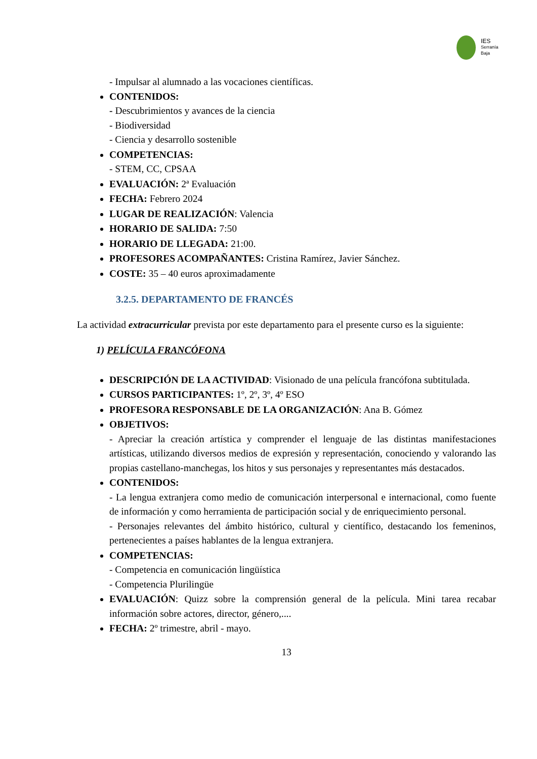IES
Serranía
Baja
- Impulsar al alumnado a las vocaciones científicas.
CONTENIDOS:
- Descubrimientos y avances de la ciencia
- Biodiversidad
- Ciencia y desarrollo sostenible
COMPETENCIAS:
- STEM, CC, CPSAA
EVALUACIÓN: 2ª Evaluación
FECHA: Febrero 2024
LUGAR DE REALIZACIÓN: Valencia
HORARIO DE SALIDA: 7:50
HORARIO DE LLEGADA: 21:00.
PROFESORES ACOMPAÑANTES: Cristina Ramírez, Javier Sánchez.
COSTE: 35 – 40 euros aproximadamente
3.2.5. DEPARTAMENTO DE FRANCÉS
La actividad extracurricular prevista por este departamento para el presente curso es la siguiente:
1) PELÍCULA FRANCÓFONA
DESCRIPCIÓN DE LA ACTIVIDAD: Visionado de una película francófona subtitulada.
CURSOS PARTICIPANTES: 1º, 2º, 3º, 4º ESO
PROFESORA RESPONSABLE DE LA ORGANIZACIÓN: Ana B. Gómez
OBJETIVOS:
- Apreciar la creación artística y comprender el lenguaje de las distintas manifestaciones artísticas, utilizando diversos medios de expresión y representación, conociendo y valorando las propias castellano-manchegas, los hitos y sus personajes y representantes más destacados.
CONTENIDOS:
- La lengua extranjera como medio de comunicación interpersonal e internacional, como fuente de información y como herramienta de participación social y de enriquecimiento personal.
- Personajes relevantes del ámbito histórico, cultural y científico, destacando los femeninos, pertenecientes a países hablantes de la lengua extranjera.
COMPETENCIAS:
- Competencia en comunicación lingüística
- Competencia Plurilingüe
EVALUACIÓN: Quizz sobre la comprensión general de la película. Mini tarea recabar información sobre actores, director, género,....
FECHA: 2º trimestre, abril - mayo.
13